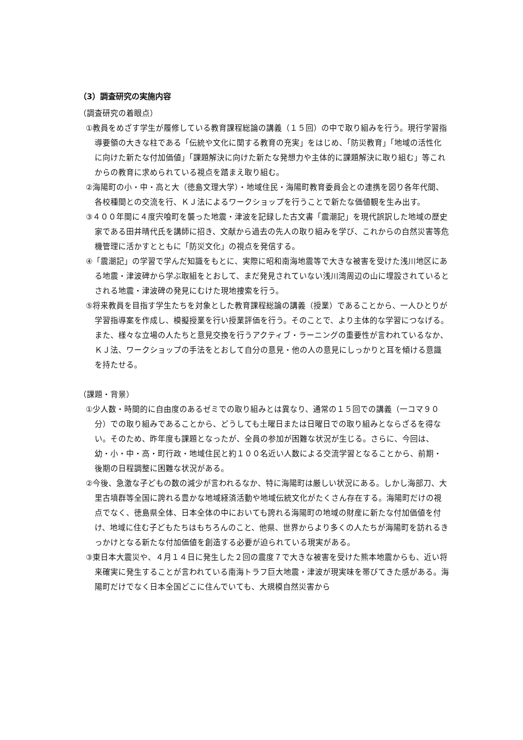（3）調査研究の実施内容
（調査研究の着眼点）
①教員をめざす学生が履修している教育課程総論の講義（１５回）の中で取り組みを行う。現行学習指導要領の大きな柱である「伝統や文化に関する教育の充実」をはじめ、「防災教育」「地域の活性化に向けた新たな付加価値」「課題解決に向けた新たな発想力や主体的に課題解決に取り組む」等これからの教育に求められている視点を踏まえ取り組む。
②海陽町の小・中・高と大（徳島文理大学）・地域住民・海陽町教育委員会との連携を図り各年代間、各校種間との交流を行、ＫＪ法によるワークショップを行うことで新たな価値観を生み出す。
③４００年間に４度宍喰町を襲った地震・津波を記録した古文書「震潮記」を現代誤訳した地域の歴史家である田井晴代氏を講師に招き、文献から過去の先人の取り組みを学び、これからの自然災害等危機管理に活かすとともに「防災文化」の視点を発信する。
④「震潮記」の学習で学んだ知識をもとに、実際に昭和南海地震等で大きな被害を受けた浅川地区にある地震・津波碑から学ぶ取組をとおして、まだ発見されていない浅川湾周辺の山に埋設されているとされる地震・津波碑の発見にむけた現地捜索を行う。
⑤将来教員を目指す学生たちを対象とした教育課程総論の講義（授業）であることから、一人ひとりが学習指導案を作成し、模擬授業を行い授業評価を行う。そのことで、より主体的な学習につなげる。また、様々な立場の人たちと意見交換を行うアクティブ・ラーニングの重要性が言われているなか、ＫＪ法、ワークショップの手法をとおして自分の意見・他の人の意見にしっかりと耳を傾ける意識を持たせる。
（課題・背景）
①少人数・時間的に自由度のあるゼミでの取り組みとは異なり、通常の１５回での講義（一コマ９０分）での取り組みであることから、どうしても土曜日または日曜日での取り組みとならざるを得ない。そのため、昨年度も課題となったが、全員の参加が困難な状況が生じる。さらに、今回は、幼・小・中・高・町行政・地域住民と約１００名近い人数による交流学習となることから、前期・後期の日程調整に困難な状況がある。
②今後、急激な子どもの数の減少が言われるなか、特に海陽町は厳しい状況にある。しかし海部刀、大里古墳群等全国に誇れる豊かな地域経済活動や地域伝統文化がたくさん存在する。海陽町だけの視点でなく、徳島県全体、日本全体の中においても誇れる海陽町の地域の財産に新たな付加価値を付け、地域に住む子どもたちはもちろんのこと、他県、世界からより多くの人たちが海陽町を訪れるきっかけとなる新たな付加価値を創造する必要が迫られている現実がある。
③東日本大震災や、４月１４日に発生した２回の震度７で大きな被害を受けた熊本地震からも、近い将来確実に発生することが言われている南海トラフ巨大地震・津波が現実味を帯びてきた感がある。海陽町だけでなく日本全国どこに住んでいても、大規模自然災害から